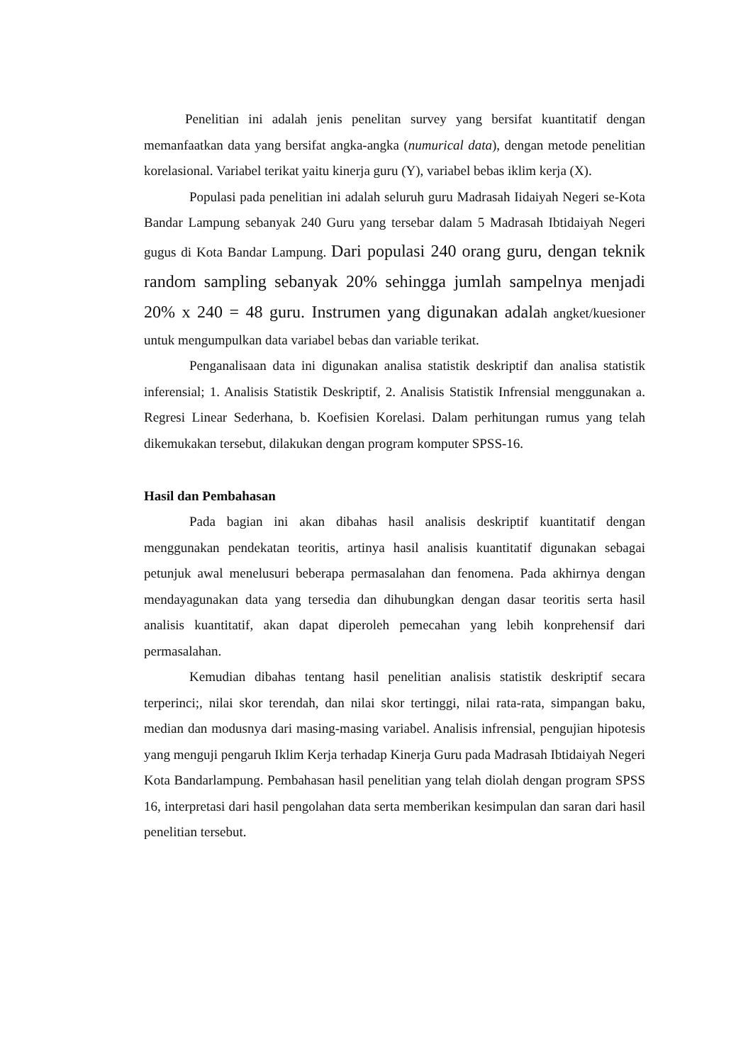Penelitian ini adalah jenis penelitan survey yang bersifat kuantitatif dengan memanfaatkan data yang bersifat angka-angka (numurical data), dengan metode penelitian korelasional. Variabel terikat yaitu kinerja guru (Y), variabel bebas iklim kerja (X).
Populasi pada penelitian ini adalah seluruh guru Madrasah Iidaiyah Negeri se-Kota Bandar Lampung sebanyak 240 Guru yang tersebar dalam 5 Madrasah Ibtidaiyah Negeri gugus di Kota Bandar Lampung. Dari populasi 240 orang guru, dengan teknik random sampling sebanyak 20% sehingga jumlah sampelnya menjadi 20% x 240 = 48 guru. Instrumen yang digunakan adalah angket/kuesioner untuk mengumpulkan data variabel bebas dan variable terikat.
Penganalisaan data ini digunakan analisa statistik deskriptif dan analisa statistik inferensial; 1. Analisis Statistik Deskriptif, 2. Analisis Statistik Infrensial menggunakan a. Regresi Linear Sederhana, b. Koefisien Korelasi. Dalam perhitungan rumus yang telah dikemukakan tersebut, dilakukan dengan program komputer SPSS-16.
Hasil dan Pembahasan
Pada bagian ini akan dibahas hasil analisis deskriptif kuantitatif dengan menggunakan pendekatan teoritis, artinya hasil analisis kuantitatif digunakan sebagai petunjuk awal menelusuri beberapa permasalahan dan fenomena. Pada akhirnya dengan mendayagunakan data yang tersedia dan dihubungkan dengan dasar teoritis serta hasil analisis kuantitatif, akan dapat diperoleh pemecahan yang lebih konprehensif dari permasalahan.
Kemudian dibahas tentang hasil penelitian analisis statistik deskriptif secara terperinci;, nilai skor terendah, dan nilai skor tertinggi, nilai rata-rata, simpangan baku, median dan modusnya dari masing-masing variabel. Analisis infrensial, pengujian hipotesis yang menguji pengaruh Iklim Kerja terhadap Kinerja Guru pada Madrasah Ibtidaiyah Negeri Kota Bandarlampung. Pembahasan hasil penelitian yang telah diolah dengan program SPSS 16, interpretasi dari hasil pengolahan data serta memberikan kesimpulan dan saran dari hasil penelitian tersebut.